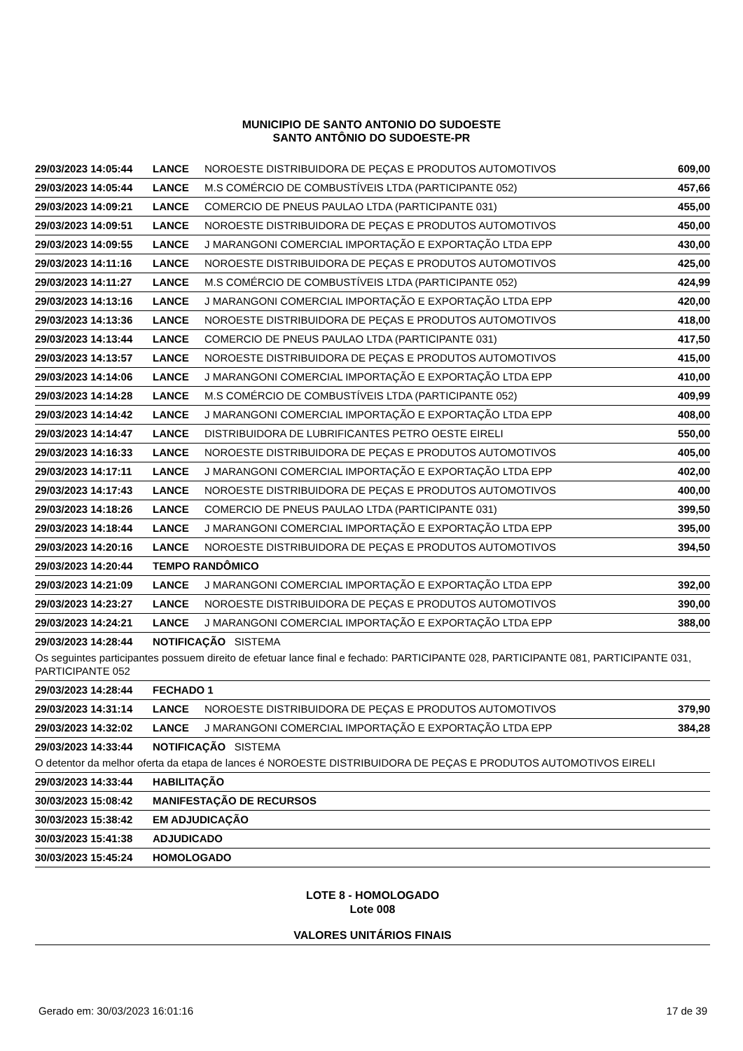MUNICIPIO DE SANTO ANTONIO DO SUDOESTE
SANTO ANTÔNIO DO SUDOESTE-PR
| 29/03/2023 14:05:44 | LANCE | NOROESTE DISTRIBUIDORA DE PEÇAS E PRODUTOS AUTOMOTIVOS | 609,00 |
| 29/03/2023 14:05:44 | LANCE | M.S COMÉRCIO DE COMBUSTÍVEIS LTDA (PARTICIPANTE 052) | 457,66 |
| 29/03/2023 14:09:21 | LANCE | COMERCIO DE PNEUS PAULAO LTDA (PARTICIPANTE 031) | 455,00 |
| 29/03/2023 14:09:51 | LANCE | NOROESTE DISTRIBUIDORA DE PEÇAS E PRODUTOS AUTOMOTIVOS | 450,00 |
| 29/03/2023 14:09:55 | LANCE | J MARANGONI COMERCIAL IMPORTAÇÃO E EXPORTAÇÃO LTDA EPP | 430,00 |
| 29/03/2023 14:11:16 | LANCE | NOROESTE DISTRIBUIDORA DE PEÇAS E PRODUTOS AUTOMOTIVOS | 425,00 |
| 29/03/2023 14:11:27 | LANCE | M.S COMÉRCIO DE COMBUSTÍVEIS LTDA (PARTICIPANTE 052) | 424,99 |
| 29/03/2023 14:13:16 | LANCE | J MARANGONI COMERCIAL IMPORTAÇÃO E EXPORTAÇÃO LTDA EPP | 420,00 |
| 29/03/2023 14:13:36 | LANCE | NOROESTE DISTRIBUIDORA DE PEÇAS E PRODUTOS AUTOMOTIVOS | 418,00 |
| 29/03/2023 14:13:44 | LANCE | COMERCIO DE PNEUS PAULAO LTDA (PARTICIPANTE 031) | 417,50 |
| 29/03/2023 14:13:57 | LANCE | NOROESTE DISTRIBUIDORA DE PEÇAS E PRODUTOS AUTOMOTIVOS | 415,00 |
| 29/03/2023 14:14:06 | LANCE | J MARANGONI COMERCIAL IMPORTAÇÃO E EXPORTAÇÃO LTDA EPP | 410,00 |
| 29/03/2023 14:14:28 | LANCE | M.S COMÉRCIO DE COMBUSTÍVEIS LTDA (PARTICIPANTE 052) | 409,99 |
| 29/03/2023 14:14:42 | LANCE | J MARANGONI COMERCIAL IMPORTAÇÃO E EXPORTAÇÃO LTDA EPP | 408,00 |
| 29/03/2023 14:14:47 | LANCE | DISTRIBUIDORA DE LUBRIFICANTES PETRO OESTE EIRELI | 550,00 |
| 29/03/2023 14:16:33 | LANCE | NOROESTE DISTRIBUIDORA DE PEÇAS E PRODUTOS AUTOMOTIVOS | 405,00 |
| 29/03/2023 14:17:11 | LANCE | J MARANGONI COMERCIAL IMPORTAÇÃO E EXPORTAÇÃO LTDA EPP | 402,00 |
| 29/03/2023 14:17:43 | LANCE | NOROESTE DISTRIBUIDORA DE PEÇAS E PRODUTOS AUTOMOTIVOS | 400,00 |
| 29/03/2023 14:18:26 | LANCE | COMERCIO DE PNEUS PAULAO LTDA (PARTICIPANTE 031) | 399,50 |
| 29/03/2023 14:18:44 | LANCE | J MARANGONI COMERCIAL IMPORTAÇÃO E EXPORTAÇÃO LTDA EPP | 395,00 |
| 29/03/2023 14:20:16 | LANCE | NOROESTE DISTRIBUIDORA DE PEÇAS E PRODUTOS AUTOMOTIVOS | 394,50 |
| 29/03/2023 14:20:44 | TEMPO RANDÔMICO | | |
| 29/03/2023 14:21:09 | LANCE | J MARANGONI COMERCIAL IMPORTAÇÃO E EXPORTAÇÃO LTDA EPP | 392,00 |
| 29/03/2023 14:23:27 | LANCE | NOROESTE DISTRIBUIDORA DE PEÇAS E PRODUTOS AUTOMOTIVOS | 390,00 |
| 29/03/2023 14:24:21 | LANCE | J MARANGONI COMERCIAL IMPORTAÇÃO E EXPORTAÇÃO LTDA EPP | 388,00 |
| 29/03/2023 14:28:44 | NOTIFICAÇÃO SISTEMA | | |
| Os seguintes participantes possuem direito de efetuar lance final e fechado: PARTICIPANTE 028, PARTICIPANTE 081, PARTICIPANTE 031, PARTICIPANTE 052 | | | |
| 29/03/2023 14:28:44 | FECHADO 1 | | |
| 29/03/2023 14:31:14 | LANCE | NOROESTE DISTRIBUIDORA DE PEÇAS E PRODUTOS AUTOMOTIVOS | 379,90 |
| 29/03/2023 14:32:02 | LANCE | J MARANGONI COMERCIAL IMPORTAÇÃO E EXPORTAÇÃO LTDA EPP | 384,28 |
| 29/03/2023 14:33:44 | NOTIFICAÇÃO SISTEMA | | |
| O detentor da melhor oferta da etapa de lances é NOROESTE DISTRIBUIDORA DE PEÇAS E PRODUTOS AUTOMOTIVOS EIRELI | | | |
| 29/03/2023 14:33:44 | HABILITAÇÃO | | |
| 30/03/2023 15:08:42 | MANIFESTAÇÃO DE RECURSOS | | |
| 30/03/2023 15:38:42 | EM ADJUDICAÇÃO | | |
| 30/03/2023 15:41:38 | ADJUDICADO | | |
| 30/03/2023 15:45:24 | HOMOLOGADO | | |
LOTE 8 - HOMOLOGADO
Lote 008
VALORES UNITÁRIOS FINAIS
Gerado em: 30/03/2023 16:01:16 17 de 39